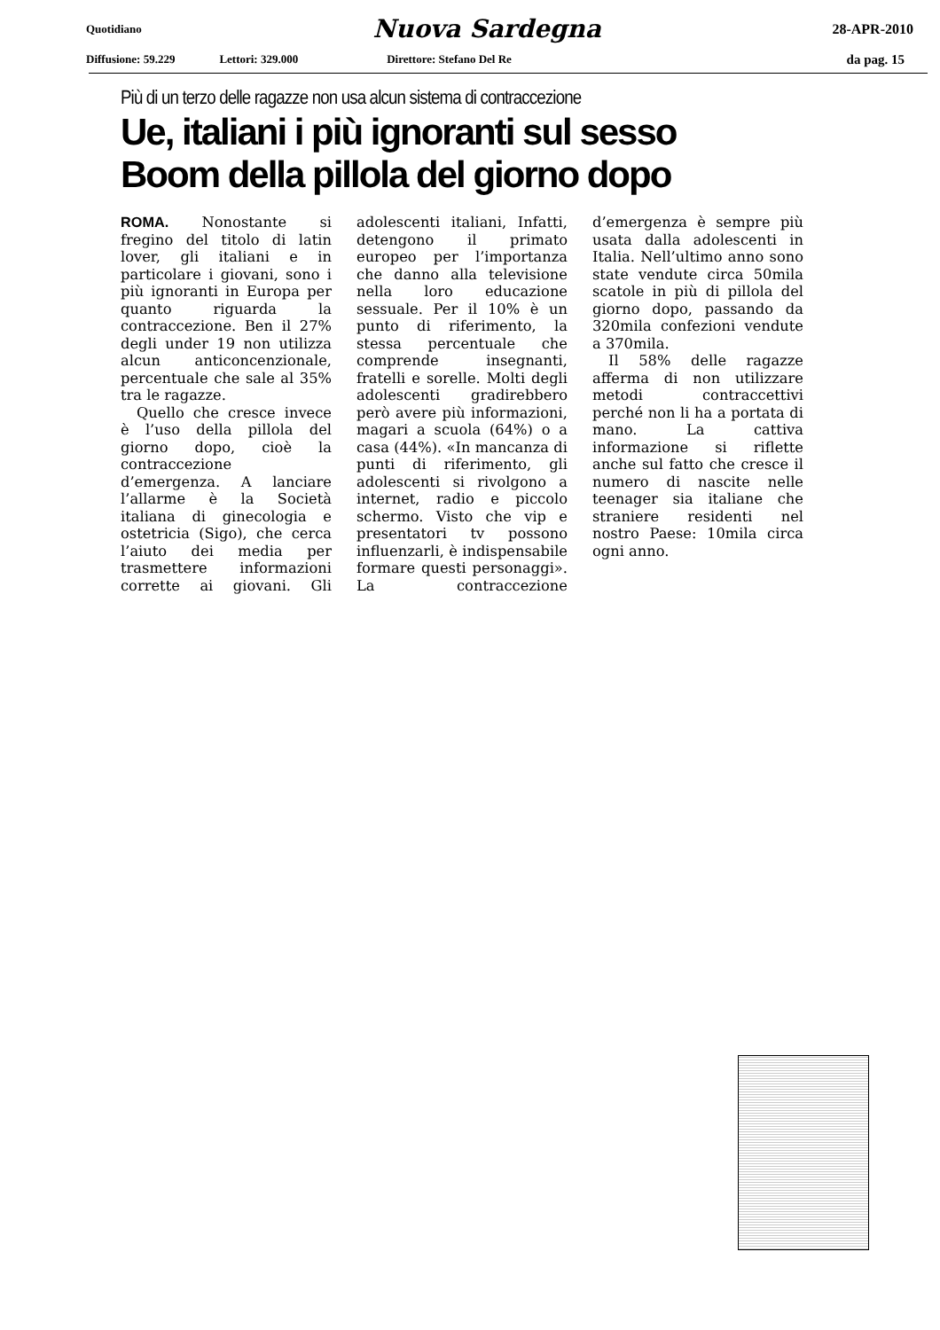Quotidiano Nuova Sardegna 28-APR-2010
Diffusione: 59.229 Lettori: 329.000 Direttore: Stefano Del Re da pag. 15
Più di un terzo delle ragazze non usa alcun sistema di contraccezione
Ue, italiani i più ignoranti sul sesso
Boom della pillola del giorno dopo
ROMA. Nonostante si fregino del titolo di latin lover, gli italiani e in particolare i giovani, sono i più ignoranti in Europa per quanto riguarda la contraccezione. Ben il 27% degli under 19 non utilizza alcun anticoncenzionale, percentuale che sale al 35% tra le ragazze.
Quello che cresce invece è l’uso della pillola del giorno dopo, cioè la contraccezione d’emergenza. A lanciare l’allarme è la Società italiana di ginecologia e ostetricia (Sigo), che cerca l’aiuto dei media per trasmettere informazioni corrette ai giovani. Gli adolescenti italiani, Infatti, detengono il primato europeo per l’importanza che danno alla televisione nella loro educazione sessuale. Per il 10% è un punto di riferimento, la stessa percentuale che comprende insegnanti, fratelli e sorelle. Molti degli adolescenti gradirebbero però avere più informazioni, magari a scuola (64%) o a casa (44%). «In mancanza di punti di riferimento, gli adolescenti si rivolgono a internet, radio e piccolo schermo. Visto che vip e presentatori tv possono influenzarli, è indispensabile formare questi personaggi». La contraccezione d’emergenza è sempre più usata dalla adolescenti in Italia. Nell’ultimo anno sono state vendute circa 50mila scatole in più di pillola del giorno dopo, passando da 320mila confezioni vendute a 370mila.
Il 58% delle ragazze afferma di non utilizzare metodi contraccettivi perché non li ha a portata di mano. La cattiva informazione si riflette anche sul fatto che cresce il numero di nascite nelle teenager sia italiane che straniere residenti nel nostro Paese: 10mila circa ogni anno.